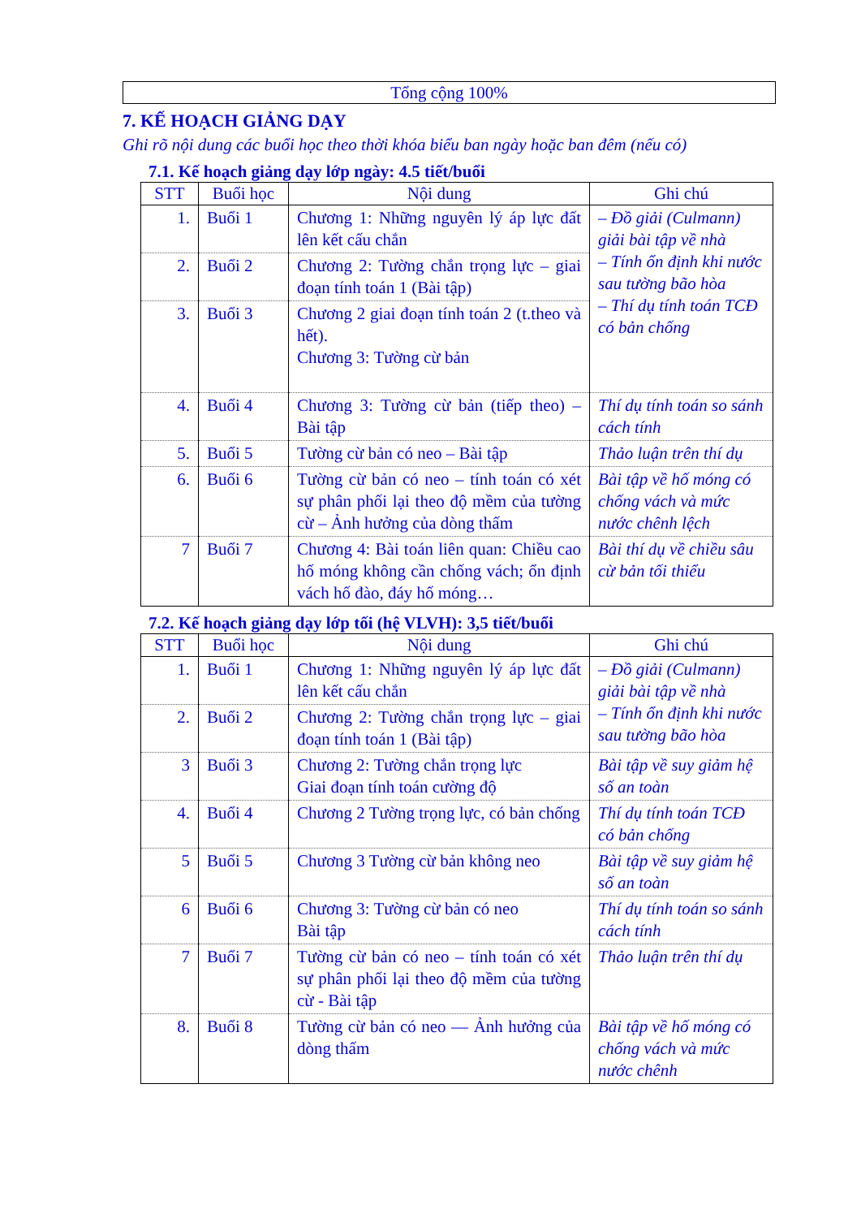Tổng cộng 100%
7. KẾ HOẠCH GIẢNG DẠY
Ghi rõ nội dung các buổi học theo thời khóa biểu ban ngày hoặc ban đêm (nếu có)
7.1. Kế hoạch giảng dạy lớp ngày: 4.5 tiết/buổi
| STT | Buổi học | Nội dung | Ghi chú |
| --- | --- | --- | --- |
| 1. | Buổi 1 | Chương 1: Những nguyên lý áp lực đất lên kết cấu chắn | – Đồ giải (Culmann) giải bài tập về nhà – Tính ổn định khi nước sau tường bão hòa – Thí dụ tính toán TCĐ có bản chống |
| 2. | Buổi 2 | Chương 2: Tường chắn trọng lực – giai đoạn tính toán 1 (Bài tập) | |
| 3. | Buổi 3 | Chương 2 giai đoạn tính toán 2 (t.theo và hết). Chương 3: Tường cừ bản | |
| 4. | Buổi 4 | Chương 3: Tường cừ bản (tiếp theo) – Bài tập | Thí dụ tính toán so sánh cách tính |
| 5. | Buổi 5 | Tường cừ bản có neo – Bài tập | Thảo luận trên thí dụ |
| 6. | Buổi 6 | Tường cừ bản có neo – tính toán có xét sự phân phối lại theo độ mềm của tường cừ – Ảnh hưởng của dòng thấm | Bài tập về hố móng có chống vách và mức nước chênh lệch |
| 7 | Buổi 7 | Chương 4: Bài toán liên quan: Chiều cao hố móng không cần chống vách; ổn định vách hố đào, đáy hố móng… | Bài thí dụ về chiều sâu cừ bản tối thiểu |
7.2. Kế hoạch giảng dạy lớp tối (hệ VLVH): 3,5 tiết/buổi
| STT | Buổi học | Nội dung | Ghi chú |
| --- | --- | --- | --- |
| 1. | Buổi 1 | Chương 1: Những nguyên lý áp lực đất lên kết cấu chắn | – Đồ giải (Culmann) giải bài tập về nhà – Tính ổn định khi nước sau tường bão hòa |
| 2. | Buổi 2 | Chương 2: Tường chắn trọng lực – giai đoạn tính toán 1 (Bài tập) | |
| 3 | Buổi 3 | Chương 2: Tường chắn trọng lực Giai đoạn tính toán cường độ | Bài tập về suy giảm hệ số an toàn |
| 4. | Buổi 4 | Chương 2 Tường trọng lực, có bản chống | Thí dụ tính toán TCĐ có bản chống |
| 5 | Buổi 5 | Chương 3 Tường cừ bản không neo | Bài tập về suy giảm hệ số an toàn |
| 6 | Buổi 6 | Chương 3: Tường cừ bản có neo Bài tập | Thí dụ tính toán so sánh cách tính |
| 7 | Buổi 7 | Tường cừ bản có neo – tính toán có xét sự phân phối lại theo độ mềm của tường cừ - Bài tập | Thảo luận trên thí dụ |
| 8. | Buổi 8 | Tường cừ bản có neo — Ảnh hưởng của dòng thấm | Bài tập về hố móng có chống vách và mức nước chênh |